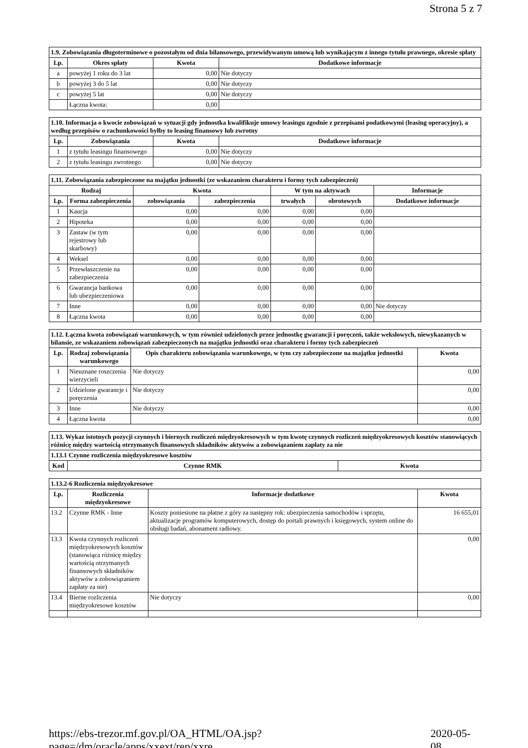Strona 5 z 7
| 1.9. Zobowiązania długoterminowe o pozostałym od dnia bilansowego, przewidywanym umową lub wynikającym z innego tytułu prawnego, okresie spłaty | | | |
| Lp. | Okres spłaty | Kwota | Dodatkowe informacje |
| a | powyżej 1 roku do 3 lat | 0,00 | Nie dotyczy |
| b | powyżej 3 do 5 lat | 0,00 | Nie dotyczy |
| c | powyżej 5 lat | 0,00 | Nie dotyczy |
| | Łączna kwota: | 0,00 | |
| 1.10. Informacja o kwocie zobowiązań w sytuacji gdy jednostka kwalifikuje umowy leasingu zgodnie z przepisami podatkowymi (leasing operacyjny), a według przepisów o rachunkowości byłby to leasing finansowy lub zwrotny | | | |
| Lp. | Zobowiązania | Kwota | Dodatkowe informacje |
| 1 | z tytułu leasingu finansowego | 0,00 | Nie dotyczy |
| 2 | z tytułu leasingu zwrotnego | 0,00 | Nie dotyczy |
| 1.11. Zobowiązania zabezpieczone na majątku jednostki (ze wskazaniem charakteru i formy tych zabezpieczeń) | | | | | | |
| Rodzaj | | Kwota | | W tym na aktywach | | Informacje |
| Lp. | Forma zabezpieczenia | zobowiązania | zabezpieczenia | trwałych | obrotowych | Dodatkowe informacje |
| 1 | Kaucja | 0,00 | 0,00 | 0,00 | 0,00 | |
| 2 | Hipoteka | 0,00 | 0,00 | 0,00 | 0,00 | |
| 3 | Zastaw (w tym rejestrowy lub skarbowy) | 0,00 | 0,00 | 0,00 | 0,00 | |
| 4 | Weksel | 0,00 | 0,00 | 0,00 | 0,00 | |
| 5 | Przewłaszczenie na zabezpieczenia | 0,00 | 0,00 | 0,00 | 0,00 | |
| 6 | Gwarancja bankowa lub ubezpieczeniowa | 0,00 | 0,00 | 0,00 | 0,00 | |
| 7 | Inne | 0,00 | 0,00 | 0,00 | 0,00 | Nie dotyczy |
| 8 | Łączna kwota | 0,00 | 0,00 | 0,00 | 0,00 | |
| 1.12. Łączna kwota zobowiązań warunkowych, w tym również udzielonych przez jednostkę gwarancji i poręczeń, także wekslowych, niewykazanych w bilansie, ze wskazaniem zobowiązań zabezpieczonych na majątku jednostki oraz charakteru i formy tych zabezpieczeń | | | |
| Lp. | Rodzaj zobowiązania warunkowego | Opis charakteru zobowiązania warunkowego, w tym czy zabezpieczone na majątku jednostki | Kwota |
| 1 | Nieuznane roszczenia wierzycieli | Nie dotyczy | 0,00 |
| 2 | Udzielone gwarancje i poręczenia | Nie dotyczy | 0,00 |
| 3 | Inne | Nie dotyczy | 0,00 |
| 4 | Łączna kwota | | 0,00 |
| 1.13. Wykaz istotnych pozycji czynnych i biernych rozliczeń międzyokresowych w tym kwotę czynnych rozliczeń międzyokresowych kosztów stanowiących różnicę między wartością otrzymanych finansowych składników aktywów a zobowiązaniem zapłaty za nie | | |
| 1.13.1 Czynne rozliczenia międzyokresowe kosztów | | |
| Kod | Czynne RMK | Kwota |
| 1.13.2-6 Rozliczenia międzyokresowe | | | |
| Lp. | Rozliczenia międzyokresowe | Informacje dodatkowe | Kwota |
| 13.2 | Czynne RMK - Inne | Koszty poniesione na płatne z góry za następny rok: ubezpieczenia samochodów i sprzętu, aktualizacje programów komputerowych, dostęp do portali prawnych i księgowych, system online do obsługi badań, abonament radiowy. | 16 655,01 |
| 13.3 | Kwota czynnych rozliczeń międzyokresowych kosztów (stanowiąca różnicę między wartością otrzymanych finansowych składników aktywów a zobowiązaniem zapłaty za nie) | | 0,00 |
| 13.4 | Bierne rozliczenia międzyokresowe kosztów | Nie dotyczy | 0,00 |
https://ebs-trezor.mf.gov.pl/OA_HTML/OA.jsp?page=/dm/oracle/apps/xxext/rep/xxre... 2020-05-08